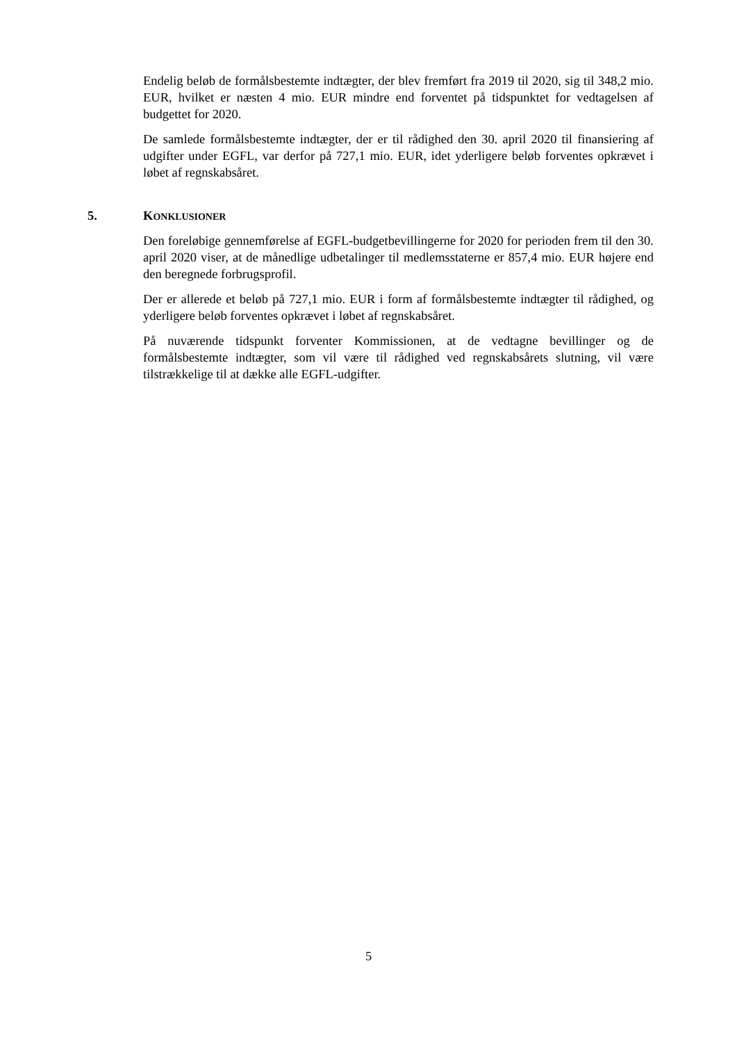Endelig beløb de formålsbestemte indtægter, der blev fremført fra 2019 til 2020, sig til 348,2 mio. EUR, hvilket er næsten 4 mio. EUR mindre end forventet på tidspunktet for vedtagelsen af budgettet for 2020.
De samlede formålsbestemte indtægter, der er til rådighed den 30. april 2020 til finansiering af udgifter under EGFL, var derfor på 727,1 mio. EUR, idet yderligere beløb forventes opkrævet i løbet af regnskabsåret.
5. KONKLUSIONER
Den foreløbige gennemførelse af EGFL-budgetbevillingerne for 2020 for perioden frem til den 30. april 2020 viser, at de månedlige udbetalinger til medlemsstaterne er 857,4 mio. EUR højere end den beregnede forbrugsprofil.
Der er allerede et beløb på 727,1 mio. EUR i form af formålsbestemte indtægter til rådighed, og yderligere beløb forventes opkrævet i løbet af regnskabsåret.
På nuværende tidspunkt forventer Kommissionen, at de vedtagne bevillinger og de formålsbestemte indtægter, som vil være til rådighed ved regnskabsårets slutning, vil være tilstrækkelige til at dække alle EGFL-udgifter.
5